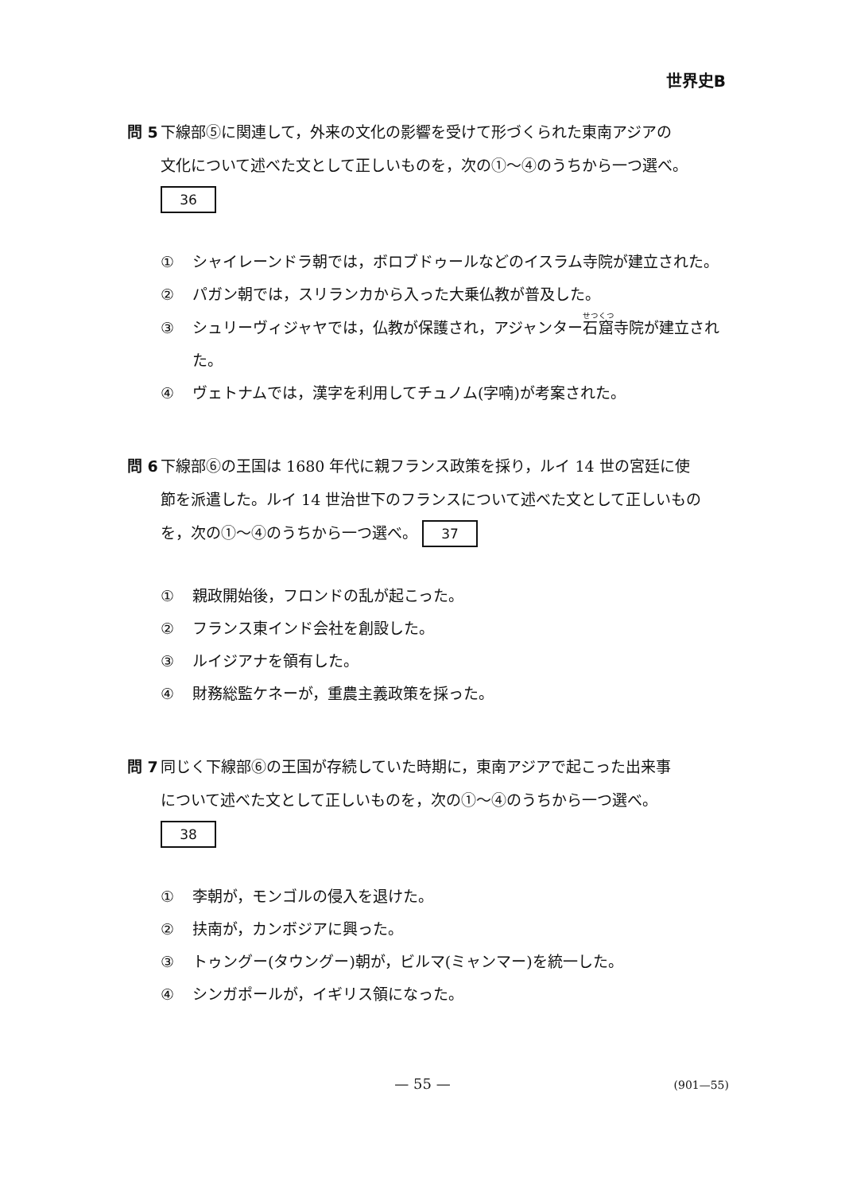世界史B
問 5 下線部⑤に関連して，外来の文化の影響を受けて形づくられた東南アジアの
文化について述べた文として正しいものを，次の①～④のうちから一つ選べ。
36
① シャイレーンドラ朝では，ボロブドゥールなどのイスラム寺院が建立された。
② パガン朝では，スリランカから入った大乗仏教が普及した。
③ シュリーヴィジャヤでは，仏教が保護され，アジャンター石窟寺院が建立された。
④ ヴェトナムでは，漢字を利用してチュノム(字喃)が考案された。
問 6 下線部⑥の王国は 1680 年代に親フランス政策を採り，ルイ 14 世の宮廷に使
節を派遣した。ルイ 14 世治世下のフランスについて述べた文として正しいものを，次の①～④のうちから一つ選べ。 37
① 親政開始後，フロンドの乱が起こった。
② フランス東インド会社を創設した。
③ ルイジアナを領有した。
④ 財務総監ケネーが，重農主義政策を採った。
問 7 同じく下線部⑥の王国が存続していた時期に，東南アジアで起こった出来事
について述べた文として正しいものを，次の①～④のうちから一つ選べ。
38
① 李朝が，モンゴルの侵入を退けた。
② 扶南が，カンボジアに興った。
③ トゥングー(タウングー)朝が，ビルマ(ミャンマー)を統一した。
④ シンガポールが，イギリス領になった。
— 55 — (901—55)